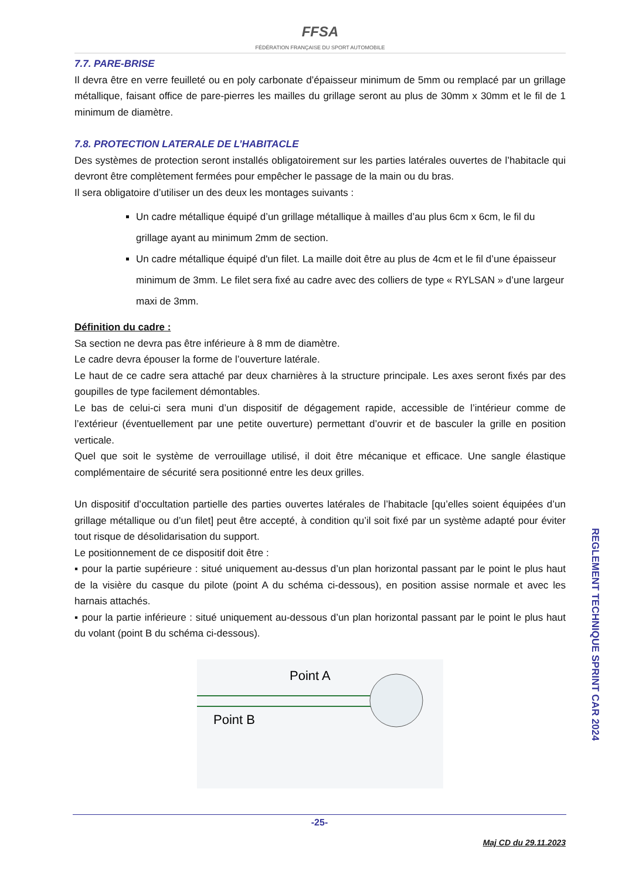FFSA
FÉDÉRATION FRANÇAISE DU SPORT AUTOMOBILE
7.7. PARE-BRISE
Il devra être en verre feuilleté ou en poly carbonate d’épaisseur minimum de 5mm ou remplacé par un grillage métallique, faisant office de pare-pierres les mailles du grillage seront au plus de 30mm x 30mm et le fil de 1 minimum de diamètre.
7.8. PROTECTION LATERALE DE L’HABITACLE
Des systèmes de protection seront installés obligatoirement sur les parties latérales ouvertes de l’habitacle qui devront être complètement fermées pour empêcher le passage de la main ou du bras.
Il sera obligatoire d’utiliser un des deux les montages suivants :
Un cadre métallique équipé d’un grillage métallique à mailles d’au plus 6cm x 6cm, le fil du grillage ayant au minimum 2mm de section.
Un cadre métallique équipé d'un filet. La maille doit être au plus de 4cm et le fil d’une épaisseur minimum de 3mm. Le filet sera fixé au cadre avec des colliers de type « RYLSAN » d’une largeur maxi de 3mm.
Définition du cadre :
Sa section ne devra pas être inférieure à 8 mm de diamètre.
Le cadre devra épouser la forme de l’ouverture latérale.
Le haut de ce cadre sera attaché par deux charnières à la structure principale. Les axes seront fixés par des goupilles de type facilement démontables.
Le bas de celui-ci sera muni d’un dispositif de dégagement rapide, accessible de l’intérieur comme de l’extérieur (éventuellement par une petite ouverture) permettant d’ouvrir et de basculer la grille en position verticale.
Quel que soit le système de verrouillage utilisé, il doit être mécanique et efficace. Une sangle élastique complémentaire de sécurité sera positionné entre les deux grilles.
Un dispositif d’occultation partielle des parties ouvertes latérales de l’habitacle [qu’elles soient équipées d’un grillage métallique ou d’un filet] peut être accepté, à condition qu’il soit fixé par un système adapté pour éviter tout risque de désolidarisation du support.
Le positionnement de ce dispositif doit être :
▪ pour la partie supérieure : situé uniquement au-dessus d’un plan horizontal passant par le point le plus haut de la visière du casque du pilote (point A du schéma ci-dessous), en position assise normale et avec les harnais attachés.
▪ pour la partie inférieure : situé uniquement au-dessous d’un plan horizontal passant par le point le plus haut du volant (point B du schéma ci-dessous).
Point A
Point B
REGLEMENT TECHNIQUE SPRINT CAR 2024
-25-
Maj CD du 29.11.2023